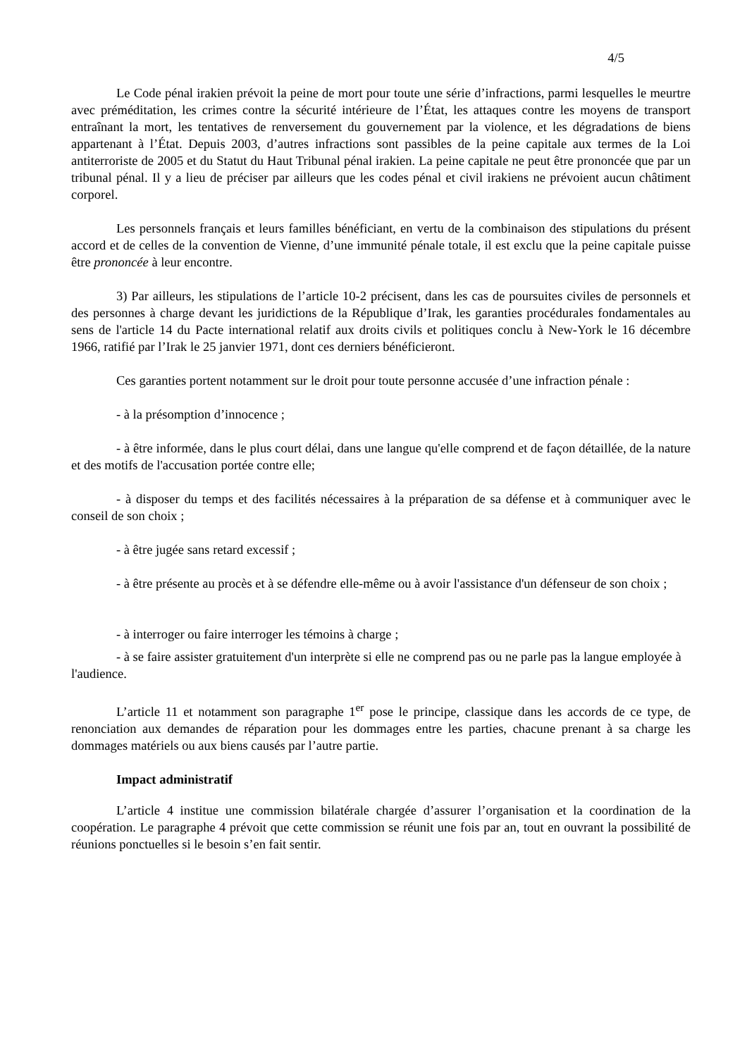4/5
Le Code pénal irakien prévoit la peine de mort pour toute une série d’infractions, parmi lesquelles le meurtre avec préméditation, les crimes contre la sécurité intérieure de l’État, les attaques contre les moyens de transport entraînant la mort, les tentatives de renversement du gouvernement par la violence, et les dégradations de biens appartenant à l’État. Depuis 2003, d’autres infractions sont passibles de la peine capitale aux termes de la Loi antiterroriste de 2005 et du Statut du Haut Tribunal pénal irakien. La peine capitale ne peut être prononcée que par un tribunal pénal. Il y a lieu de préciser par ailleurs que les codes pénal et civil irakiens ne prévoient aucun châtiment corporel.
Les personnels français et leurs familles bénéficiant, en vertu de la combinaison des stipulations du présent accord et de celles de la convention de Vienne, d’une immunité pénale totale, il est exclu que la peine capitale puisse être prononcée à leur encontre.
3) Par ailleurs, les stipulations de l’article 10-2 précisent, dans les cas de poursuites civiles de personnels et des personnes à charge devant les juridictions de la République d’Irak, les garanties procédurales fondamentales au sens de l'article 14 du Pacte international relatif aux droits civils et politiques conclu à New-York le 16 décembre 1966, ratifié par l’Irak le 25 janvier 1971, dont ces derniers bénéficieront.
Ces garanties portent notamment sur le droit pour toute personne accusée d’une infraction pénale :
- à la présomption d’innocence ;
- à être informée, dans le plus court délai, dans une langue qu'elle comprend et de façon détaillée, de la nature et des motifs de l'accusation portée contre elle;
- à disposer du temps et des facilités nécessaires à la préparation de sa défense et à communiquer avec le conseil de son choix ;
- à être jugée sans retard excessif ;
- à être présente au procès et à se défendre elle-même ou à avoir l'assistance d'un défenseur de son choix ;
- à interroger ou faire interroger les témoins à charge ;
- à se faire assister gratuitement d'un interprète si elle ne comprend pas ou ne parle pas la langue employée à l'audience.
L’article 11 et notamment son paragraphe 1<sup>er</sup> pose le principe, classique dans les accords de ce type, de renonciation aux demandes de réparation pour les dommages entre les parties, chacune prenant à sa charge les dommages matériels ou aux biens causés par l’autre partie.
Impact administratif
L’article 4 institue une commission bilatérale chargée d’assurer l’organisation et la coordination de la coopération. Le paragraphe 4 prévoit que cette commission se réunit une fois par an, tout en ouvrant la possibilité de réunions ponctuelles si le besoin s’en fait sentir.